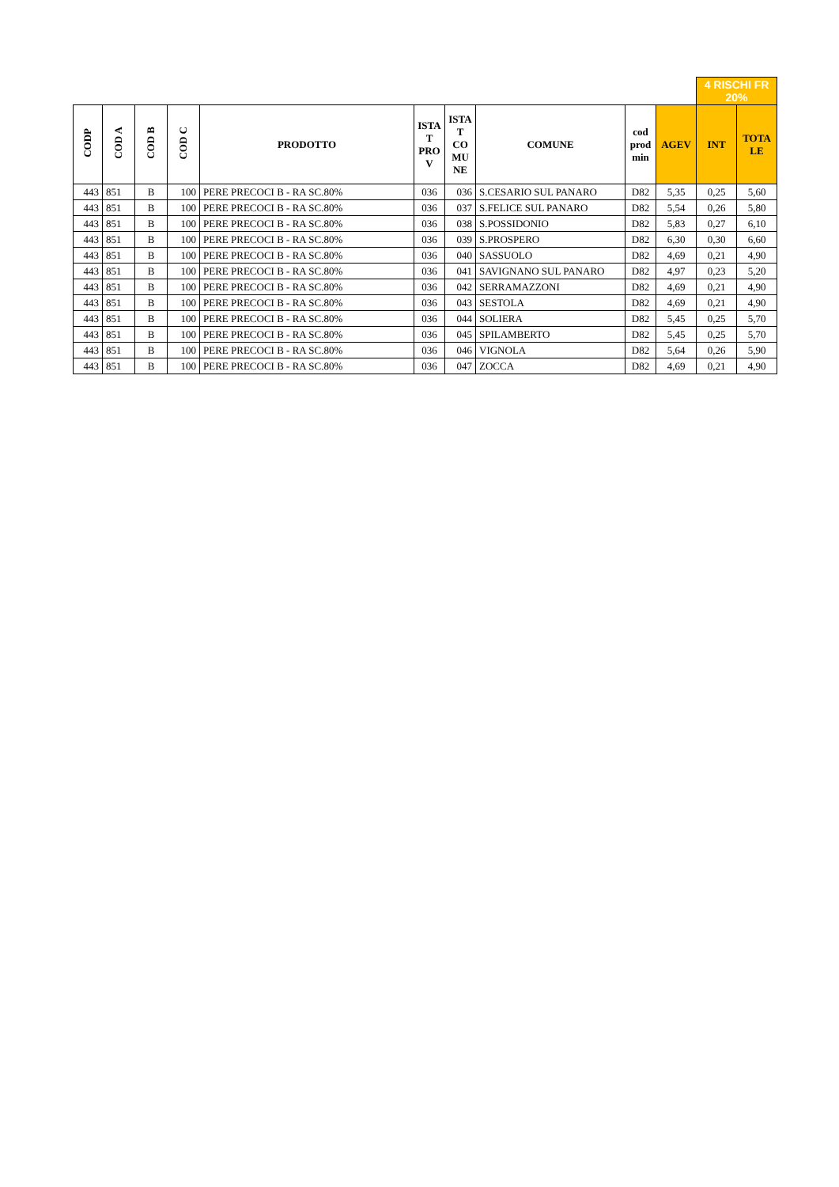| | | | | | | | | | | 4 RISCHI FR 20% | |
| CODP | COD A | COD B | COD C | PRODOTTO | ISTA T PRO V | ISTA T CO MU NE | COMUNE | cod prod min | AGEV | INT | TOTA LE |
| 443 | 851 | B | 100 | PERE PRECOCI B - RA SC.80% | 036 | 036 | S.CESARIO SUL PANARO | D82 | 5,35 | 0,25 | 5,60 |
| 443 | 851 | B | 100 | PERE PRECOCI B - RA SC.80% | 036 | 037 | S.FELICE SUL PANARO | D82 | 5,54 | 0,26 | 5,80 |
| 443 | 851 | B | 100 | PERE PRECOCI B - RA SC.80% | 036 | 038 | S.POSSIDONIO | D82 | 5,83 | 0,27 | 6,10 |
| 443 | 851 | B | 100 | PERE PRECOCI B - RA SC.80% | 036 | 039 | S.PROSPERO | D82 | 6,30 | 0,30 | 6,60 |
| 443 | 851 | B | 100 | PERE PRECOCI B - RA SC.80% | 036 | 040 | SASSUOLO | D82 | 4,69 | 0,21 | 4,90 |
| 443 | 851 | B | 100 | PERE PRECOCI B - RA SC.80% | 036 | 041 | SAVIGNANO SUL PANARO | D82 | 4,97 | 0,23 | 5,20 |
| 443 | 851 | B | 100 | PERE PRECOCI B - RA SC.80% | 036 | 042 | SERRAMAZZONI | D82 | 4,69 | 0,21 | 4,90 |
| 443 | 851 | B | 100 | PERE PRECOCI B - RA SC.80% | 036 | 043 | SESTOLA | D82 | 4,69 | 0,21 | 4,90 |
| 443 | 851 | B | 100 | PERE PRECOCI B - RA SC.80% | 036 | 044 | SOLIERA | D82 | 5,45 | 0,25 | 5,70 |
| 443 | 851 | B | 100 | PERE PRECOCI B - RA SC.80% | 036 | 045 | SPILAMBERTO | D82 | 5,45 | 0,25 | 5,70 |
| 443 | 851 | B | 100 | PERE PRECOCI B - RA SC.80% | 036 | 046 | VIGNOLA | D82 | 5,64 | 0,26 | 5,90 |
| 443 | 851 | B | 100 | PERE PRECOCI B - RA SC.80% | 036 | 047 | ZOCCA | D82 | 4,69 | 0,21 | 4,90 |